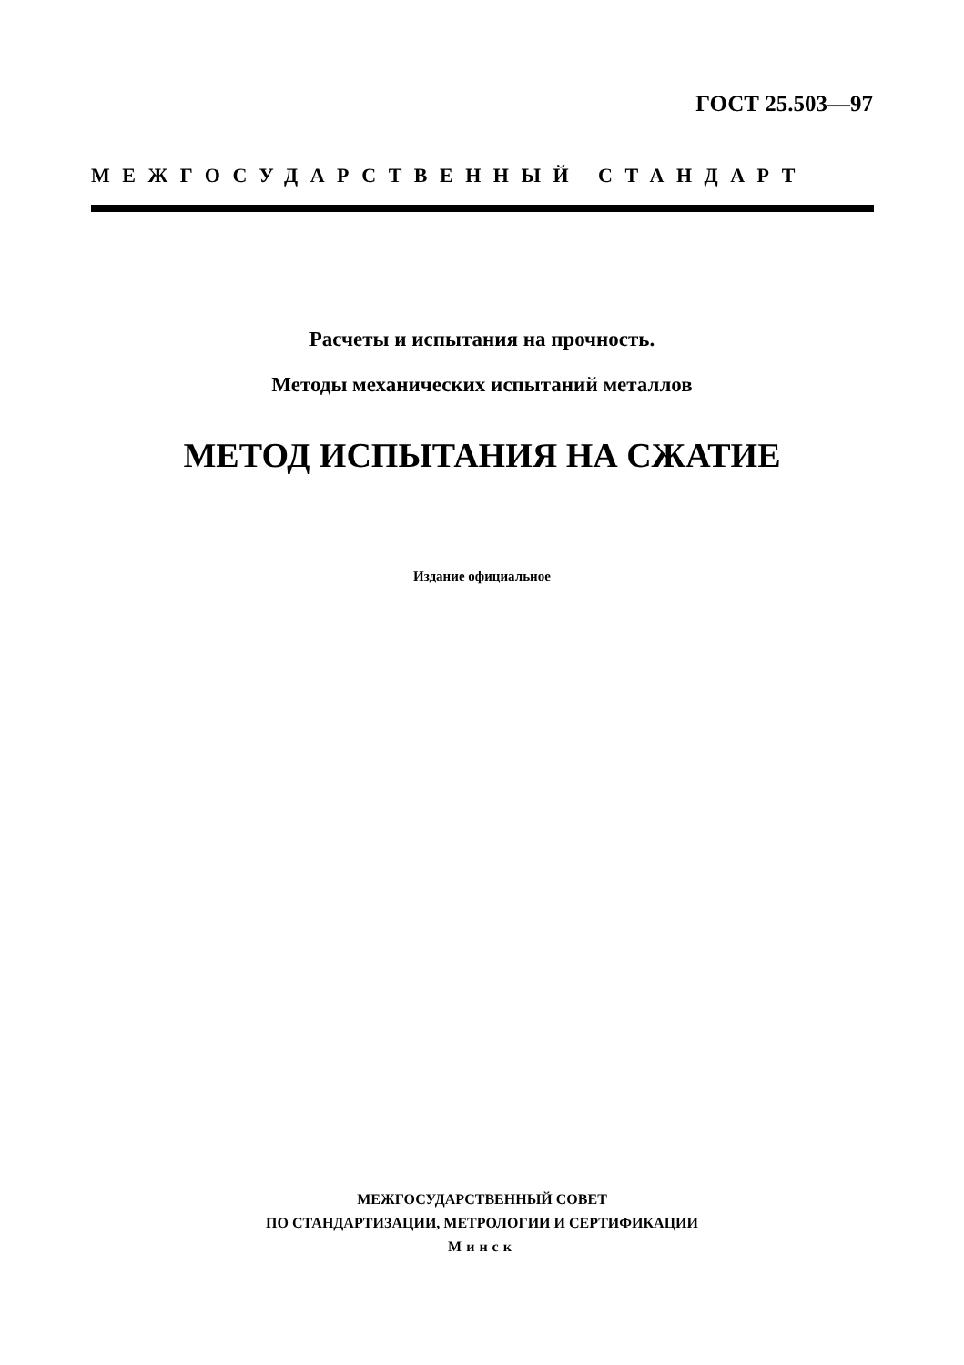ГОСТ 25.503—97
МЕЖГОСУДАРСТВЕННЫЙ СТАНДАРТ
Расчеты и испытания на прочность.
Методы механических испытаний металлов
МЕТОД ИСПЫТАНИЯ НА СЖАТИЕ
Издание официальное
МЕЖГОСУДАРСТВЕННЫЙ СОВЕТ
ПО СТАНДАРТИЗАЦИИ, МЕТРОЛОГИИ И СЕРТИФИКАЦИИ
Минск